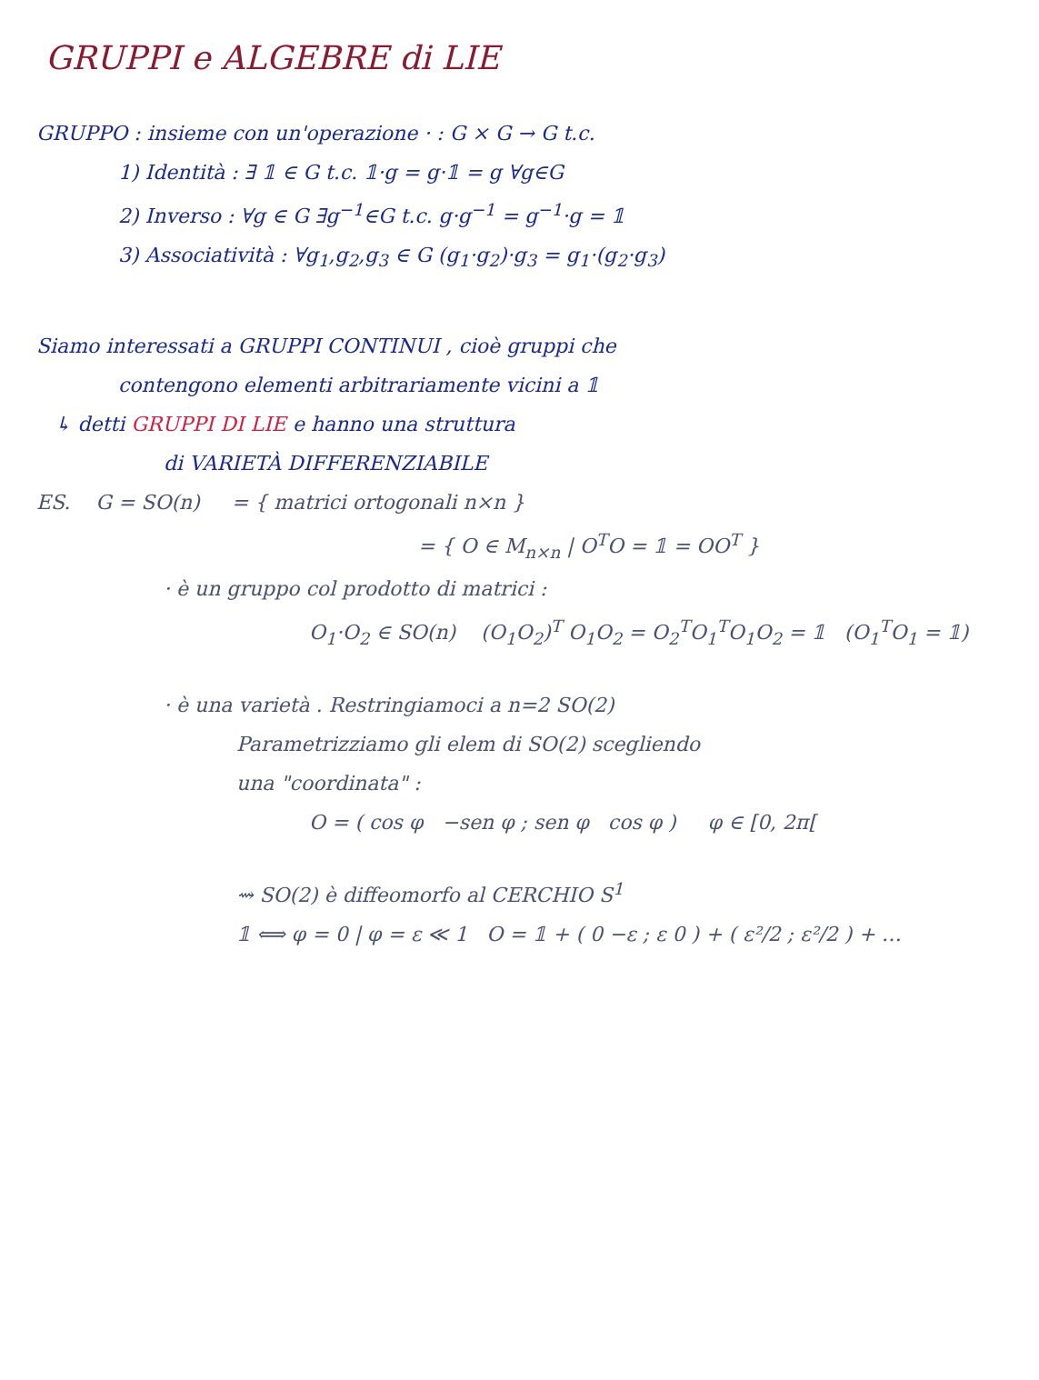GRUPPI e ALGEBRE di LIE
GRUPPO : insieme con un'operazione · : G × G → G t.c.
1) Identità : ∃ 𝟙 ∈ G t.c. 𝟙·g = g·𝟙 = g ∀g∈G
2) Inverso : ∀g ∈ G ∃g<sup>−1</sup>∈G t.c. g·g<sup>−1</sup> = g<sup>−1</sup>·g = 𝟙
3) Associatività : ∀g<sub>1</sub>,g<sub>2</sub>,g<sub>3</sub> ∈ G (g<sub>1</sub>·g<sub>2</sub>)·g<sub>3</sub> = g<sub>1</sub>·(g<sub>2</sub>·g<sub>3</sub>)
Siamo interessati a GRUPPI CONTINUI , cioè gruppi che
contengono elementi arbitrariamente vicini a 𝟙
↳ detti GRUPPI DI LIE e hanno una struttura
di VARIETÀ DIFFERENZIABILE
ES. G = SO(n) = { matrici ortogonali n×n }
= { O ∈ M<sub>n×n</sub> | O<sup>T</sup>O = 𝟙 = OO<sup>T</sup> }
· è un gruppo col prodotto di matrici :
O<sub>1</sub>·O<sub>2</sub> ∈ SO(n) (O<sub>1</sub>O<sub>2</sub>)<sup>T</sup> O<sub>1</sub>O<sub>2</sub> = O<sub>2</sub><sup>T</sup>O<sub>1</sub><sup>T</sup>O<sub>1</sub>O<sub>2</sub> = 𝟙 (O<sub>1</sub><sup>T</sup>O<sub>1</sub> = 𝟙)
· è una varietà . Restringiamoci a n=2 SO(2)
Parametrizziamo gli elem di SO(2) scegliendo
una "coordinata" :
O = ( cos φ −sen φ ; sen φ cos φ ) φ ∈ [0, 2π[
⇝ SO(2) è diffeomorfo al CERCHIO S<sup>1</sup>
𝟙 ⟺ φ = 0 | φ = ε ≪ 1 O = 𝟙 + ( 0 −ε ; ε 0 ) + ( ε²/2 ; ε²/2 ) + …